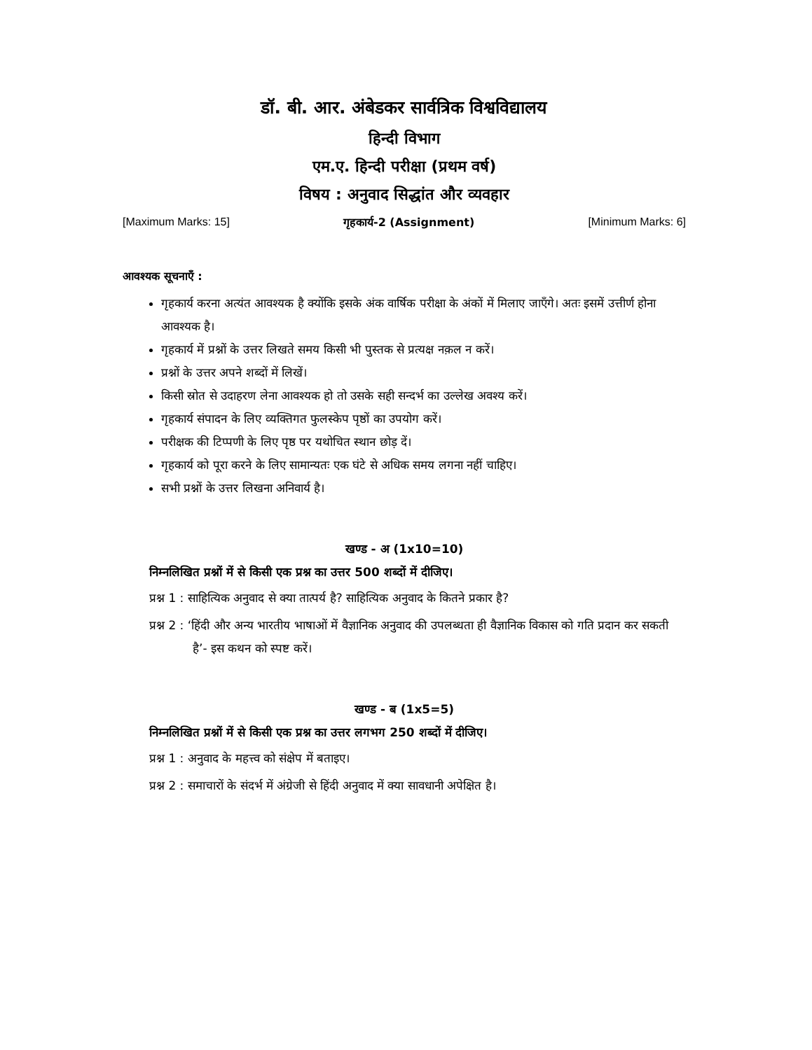डॉ. बी. आर. अंबेडकर सार्वत्रिक विश्वविद्यालय
हिन्दी विभाग
एम.ए. हिन्दी परीक्षा (प्रथम वर्ष)
विषय : अनुवाद सिद्धांत और व्यवहार
[Maximum Marks: 15] गृहकार्य-2 (Assignment) [Minimum Marks: 6]
आवश्यक सूचनाएँ :
गृहकार्य करना अत्यंत आवश्यक है क्योंकि इसके अंक वार्षिक परीक्षा के अंकों में मिलाए जाएँगे। अतः इसमें उत्तीर्ण होना आवश्यक है।
गृहकार्य में प्रश्नों के उत्तर लिखते समय किसी भी पुस्तक से प्रत्यक्ष नक़ल न करें।
प्रश्नों के उत्तर अपने शब्दों में लिखें।
किसी स्रोत से उदाहरण लेना आवश्यक हो तो उसके सही सन्दर्भ का उल्लेख अवश्य करें।
गृहकार्य संपादन के लिए व्यक्तिगत फुलस्केप पृष्ठों का उपयोग करें।
परीक्षक की टिप्पणी के लिए पृष्ठ पर यथोचित स्थान छोड़ दें।
गृहकार्य को पूरा करने के लिए सामान्यतः एक घंटे से अधिक समय लगना नहीं चाहिए।
सभी प्रश्नों के उत्तर लिखना अनिवार्य है।
खण्ड - अ (1x10=10)
निम्नलिखित प्रश्नों में से किसी एक प्रश्न का उत्तर 500 शब्दों में दीजिए।
प्रश्न 1 : साहित्यिक अनुवाद से क्या तात्पर्य है? साहित्यिक अनुवाद के कितने प्रकार है?
प्रश्न 2 : ‘हिंदी और अन्य भारतीय भाषाओं में वैज्ञानिक अनुवाद की उपलब्धता ही वैज्ञानिक विकास को गति प्रदान कर सकती है’- इस कथन को स्पष्ट करें।
खण्ड - ब (1x5=5)
निम्नलिखित प्रश्नों में से किसी एक प्रश्न का उत्तर लगभग 250 शब्दों में दीजिए।
प्रश्न 1 : अनुवाद के महत्त्व को संक्षेप में बताइए।
प्रश्न 2 : समाचारों के संदर्भ में अंग्रेजी से हिंदी अनुवाद में क्या सावधानी अपेक्षित है।